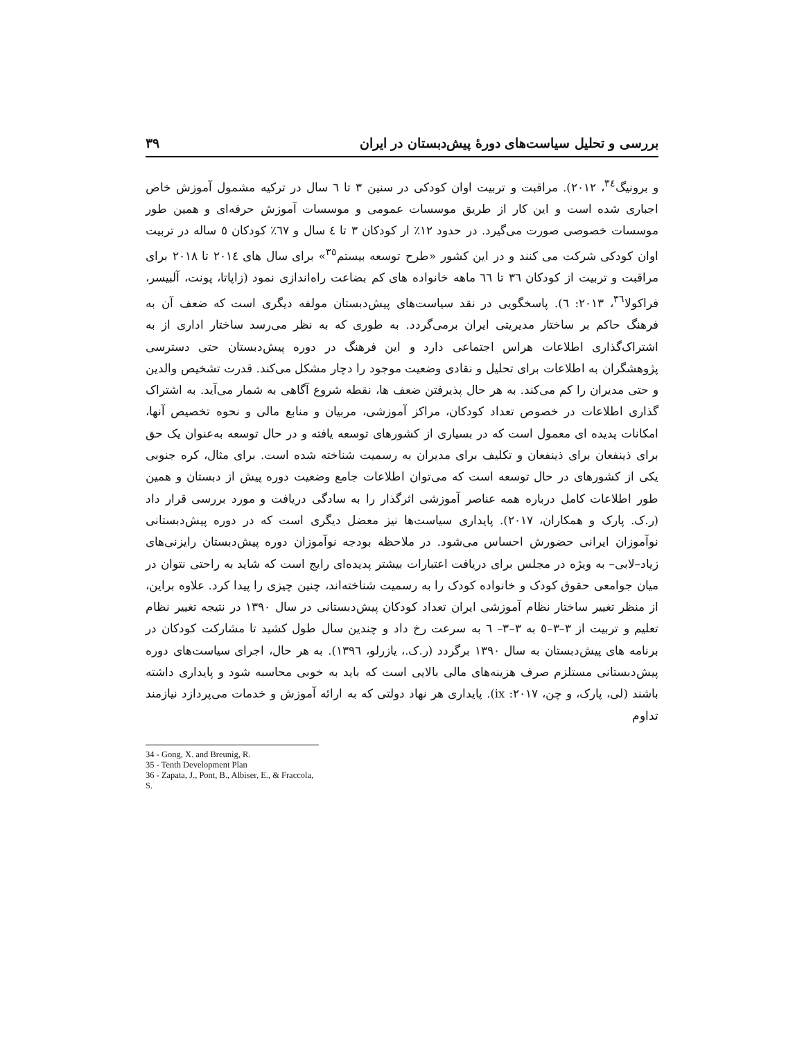بررسی و تحلیل سیاست‌های دورۀ پیش‌دبستان در ایران ۳۹
و برونیگ<sup>٣٤</sup>، ٢٠١٢). مراقبت و تربیت اوان کودکی در سنین ٣ تا ٦ سال در ترکیه مشمول آموزش خاص اجباری شده است و این کار از طریق موسسات عمومی و موسسات آموزش حرفه‌ای و همین طور موسسات خصوصی صورت می‌گیرد. در حدود ١٢٪ ار کودکان ٣ تا ٤ سال و ٦٧٪ کودکان ٥ ساله در تربیت اوان کودکی شرکت می کنند و در این کشور «طرح توسعه بیستم<sup>٣٥</sup>» برای سال های ٢٠١٤ تا ٢٠١٨ برای مراقبت و تربیت از کودکان ٣٦ تا ٦٦ ماهه خانواده های کم بضاعت راه‌اندازی نمود (زاپاتا، پونت، آلبیسر، فراکولا<sup>٣٦</sup>، ٢٠١٣: ٦). پاسخگویی در نقد سیاست‌های پیش‌دبستان مولفه دیگری است که ضعف آن به فرهنگ حاکم بر ساختار مدیریتی ایران برمی‌گردد. به طوری که به نظر می‌رسد ساختار اداری از به اشتراک‌گذاری اطلاعات هراس اجتماعی دارد و این فرهنگ در دوره پیش‌دبستان حتی دسترسی پژوهشگران به اطلاعات برای تحلیل و نقادی وضعیت موجود را دچار مشکل می‌کند. قدرت تشخیص والدین و حتی مدیران را کم می‌کند. به هر حال پذیرفتن ضعف ها، نقطه شروع آگاهی به شمار می‌آید. به اشتراک گذاری اطلاعات در خصوص تعداد کودکان، مراکز آموزشی، مربیان و منابع مالی و نحوه تخصیص آنها، امکانات پدیده ای معمول است که در بسیاری از کشورهای توسعه یافته و در حال توسعه به‌عنوان یک حق برای ذینفعان برای ذینفعان و تکلیف برای مدیران به رسمیت شناخته شده است. برای مثال، کره جنوبی یکی از کشورهای در حال توسعه است که می‌توان اطلاعات جامع وضعیت دوره پیش از دبستان و همین طور اطلاعات کامل درباره همه عناصر آموزشی اثرگذار را به سادگی دریافت و مورد بررسی قرار داد (ر.ک. پارک و همکاران، ٢٠١٧). پایداری سیاست‌ها نیز معضل دیگری است که در دوره پیش‌دبستانی نوآموزان ایرانی حضورش احساس می‌شود. در ملاحظه بودجه نوآموزان دوره پیش‌دبستان رایزنی‌های زیاد–لابی– به ویژه در مجلس برای دریافت اعتبارات بیشتر پدیده‌ای رایج است که شاید به راحتی نتوان در میان جوامعی حقوق کودک و خانواده کودک را به رسمیت شناخته‌اند، چنین چیزی را پیدا کرد. علاوه براین، از منظر تغییر ساختار نظام آموزشی ایران تعداد کودکان پیش‌دبستانی در سال ١٣٩٠ در نتیجه تغییر نظام تعلیم و تربیت از ٣–٣–٥ به ٣–٣– ٦ به سرعت رخ داد و چندین سال طول کشید تا مشارکت کودکان در برنامه های پیش‌دبستان به سال ١٣٩٠ برگردد (ر.ک.، یازرلو، ١٣٩٦). به هر حال، اجرای سیاست‌های دوره پیش‌دبستانی مستلزم صرف هزینه‌های مالی بالایی است که باید به خوبی محاسبه شود و پایداری داشته باشند (لی، پارک، و چن، ٢٠١٧: ix). پایداری هر نهاد دولتی که به ارائه آموزش و خدمات می‌پردازد نیازمند تداوم
34 - Gong, X. and Breunig, R.
35 - Tenth Development Plan
36 - Zapata, J., Pont, B., Albiser, E., & Fraccola, S.